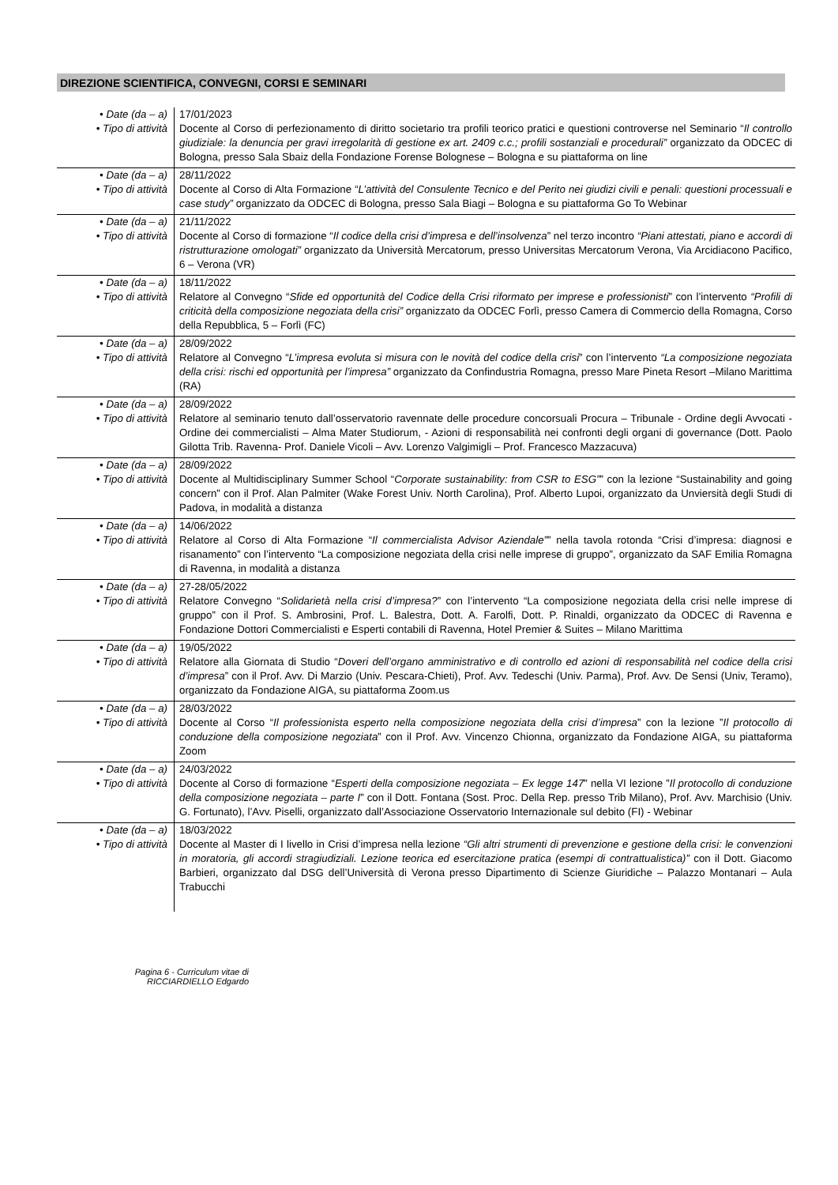DIREZIONE SCIENTIFICA, CONVEGNI, CORSI E SEMINARI
| • Date (da – a) • Tipo di attività | 17/01/2023 Docente al Corso di perfezionamento di diritto societario tra profili teorico pratici e questioni controverse nel Seminario “ Il controllo giudiziale: la denuncia per gravi irregolarità di gestione ex art. 2409 c.c.; profili sostanziali e procedurali” organizzato da ODCEC di Bologna, presso Sala Sbaiz della Fondazione Forense Bolognese – Bologna e su piattaforma on line |
| • Date (da – a) • Tipo di attività | 28/11/2022 Docente al Corso di Alta Formazione “ L’attività del Consulente Tecnico e del Perito nei giudizi civili e penali: questioni processuali e case study” organizzato da ODCEC di Bologna, presso Sala Biagi – Bologna e su piattaforma Go To Webinar |
| • Date (da – a) • Tipo di attività | 21/11/2022 Docente al Corso di formazione “ Il codice della crisi d’impresa e dell’insolvenza ” nel terzo incontro “Piani attestati, piano e accordi di ristrutturazione omologati” organizzato da Università Mercatorum, presso Universitas Mercatorum Verona, Via Arcidiacono Pacifico, 6 – Verona (VR) |
| • Date (da – a) • Tipo di attività | 18/11/2022 Relatore al Convegno “ Sfide ed opportunità del Codice della Crisi riformato per imprese e professionisti ” con l’intervento “Profili di criticità della composizione negoziata della crisi” organizzato da ODCEC Forlì, presso Camera di Commercio della Romagna, Corso della Repubblica, 5 – Forlì (FC) |
| • Date (da – a) • Tipo di attività | 28/09/2022 Relatore al Convegno “ L’impresa evoluta si misura con le novità del codice della crisi ” con l’intervento “La composizione negoziata della crisi: rischi ed opportunità per l’impresa” organizzato da Confindustria Romagna, presso Mare Pineta Resort –Milano Marittima (RA) |
| • Date (da – a) • Tipo di attività | 28/09/2022 Relatore al seminario tenuto dall’osservatorio ravennate delle procedure concorsuali Procura – Tribunale - Ordine degli Avvocati - Ordine dei commercialisti – Alma Mater Studiorum, - Azioni di responsabilità nei confronti degli organi di governance (Dott. Paolo Gilotta Trib. Ravenna- Prof. Daniele Vicoli – Avv. Lorenzo Valgimigli – Prof. Francesco Mazzacuva) |
| • Date (da – a) • Tipo di attività | 28/09/2022 Docente al Multidisciplinary Summer School “ Corporate sustainability: from CSR to ESG” ” con la lezione “Sustainability and going concern” con il Prof. Alan Palmiter (Wake Forest Univ. North Carolina), Prof. Alberto Lupoi, organizzato da Unviersità degli Studi di Padova, in modalità a distanza |
| • Date (da – a) • Tipo di attività | 14/06/2022 Relatore al Corso di Alta Formazione “ Il commercialista Advisor Aziendale” ” nella tavola rotonda “Crisi d’impresa: diagnosi e risanamento” con l’intervento “La composizione negoziata della crisi nelle imprese di gruppo”, organizzato da SAF Emilia Romagna di Ravenna, in modalità a distanza |
| • Date (da – a) • Tipo di attività | 27-28/05/2022 Relatore Convegno “ Solidarietà nella crisi d’impresa? ” con l’intervento “La composizione negoziata della crisi nelle imprese di gruppo” con il Prof. S. Ambrosini, Prof. L. Balestra, Dott. A. Farolfi, Dott. P. Rinaldi, organizzato da ODCEC di Ravenna e Fondazione Dottori Commercialisti e Esperti contabili di Ravenna, Hotel Premier & Suites – Milano Marittima |
| • Date (da – a) • Tipo di attività | 19/05/2022 Relatore alla Giornata di Studio “ Doveri dell’organo amministrativo e di controllo ed azioni di responsabilità nel codice della crisi d’impresa ” con il Prof. Avv. Di Marzio (Univ. Pescara-Chieti), Prof. Avv. Tedeschi (Univ. Parma), Prof. Avv. De Sensi (Univ, Teramo), organizzato da Fondazione AIGA, su piattaforma Zoom.us |
| • Date (da – a) • Tipo di attività | 28/03/2022 Docente al Corso “ Il professionista esperto nella composizione negoziata della crisi d’impresa ” con la lezione ” Il protocollo di conduzione della composizione negoziata ” con il Prof. Avv. Vincenzo Chionna, organizzato da Fondazione AIGA, su piattaforma Zoom |
| • Date (da – a) • Tipo di attività | 24/03/2022 Docente al Corso di formazione “ Esperti della composizione negoziata – Ex legge 147 ” nella VI lezione ” Il protocollo di conduzione della composizione negoziata – parte I ” con il Dott. Fontana (Sost. Proc. Della Rep. presso Trib Milano), Prof. Avv. Marchisio (Univ. G. Fortunato), l’Avv. Piselli, organizzato dall’Associazione Osservatorio Internazionale sul debito (FI) - Webinar |
| • Date (da – a) • Tipo di attività | 18/03/2022 Docente al Master di I livello in Crisi d’impresa nella lezione “Gli altri strumenti di prevenzione e gestione della crisi: le convenzioni in moratoria, gli accordi stragiudiziali. Lezione teorica ed esercitazione pratica (esempi di contrattualistica)” con il Dott. Giacomo Barbieri, organizzato dal DSG dell’Università di Verona presso Dipartimento di Scienze Giuridiche – Palazzo Montanari – Aula Trabucchi |
Pagina 6 - Curriculum vitae di
RICCIARDIELLO Edgardo